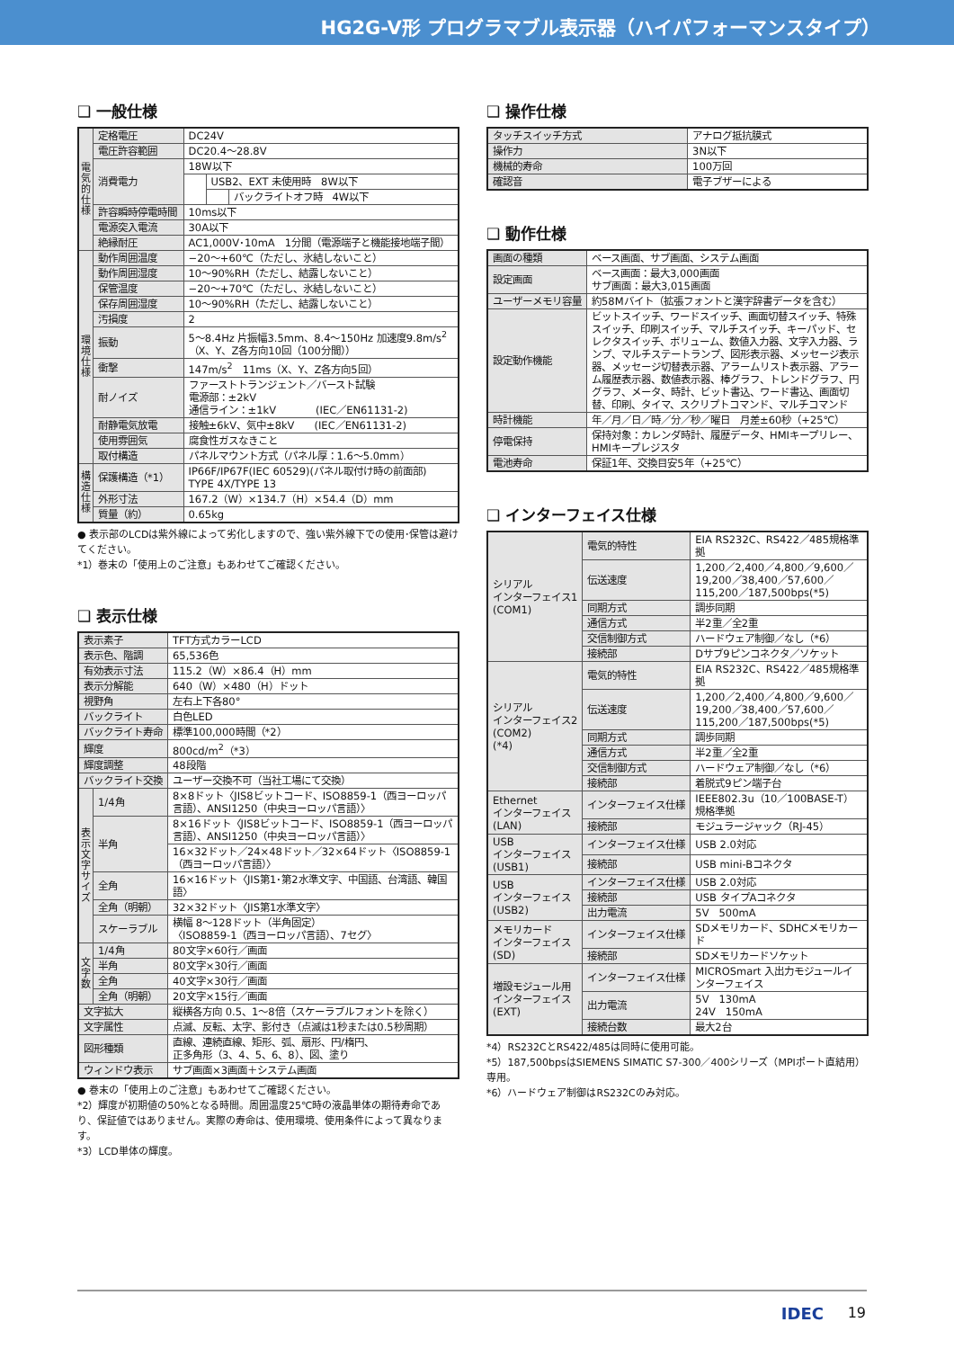HG2G-V形 プログラマブル表示器（ハイパフォーマンスタイプ）
❑ 一般仕様
| 電気的仕様 | 定格電圧 | DC24V | | |
| | 電圧許容範囲 | DC20.4〜28.8V | | |
| | 消費電力 | 18W以下 | | |
| | | | USB2、EXT 未使用時 8W以下 | |
| | | | | バックライトオフ時 4W以下 |
| | 許容瞬時停電時間 | 10ms以下 | | |
| | 電源突入電流 | 30A以下 | | |
| | 絶縁耐圧 | AC1,000V･10mA 1分間（電源端子と機能接地端子間） | | |
| 環境仕様 | 動作周囲温度 | −20〜+60℃（ただし、氷結しないこと） | | |
| | 動作周囲湿度 | 10〜90%RH（ただし、結露しないこと） | | |
| | 保管温度 | −20〜+70℃（ただし、氷結しないこと） | | |
| | 保存周囲湿度 | 10〜90%RH（ただし、結露しないこと） | | |
| | 汚損度 | 2 | | |
| | 振動 | 5〜8.4Hz 片振幅3.5mm、8.4〜150Hz 加速度9.8m/s<sup>2</sup> （X、Y、Z各方向10回（100分間）） | | |
| | 衝撃 | 147m/s<sup>2</sup> 11ms（X、Y、Z各方向5回） | | |
| | 耐ノイズ | ファーストトランジェント／バースト試験 電源部：±2kV 通信ライン：±1kV (IEC／EN61131-2) | | |
| | 耐静電気放電 | 接触±6kV、気中±8kV (IEC／EN61131-2) | | |
| | 使用雰囲気 | 腐食性ガスなきこと | | |
| | 取付構造 | パネルマウント方式（パネル厚：1.6〜5.0mm） | | |
| 構造仕様 | 保護構造（*1） | IP66F/IP67F(IEC 60529)(パネル取付け時の前面部) TYPE 4X/TYPE 13 | | |
| | 外形寸法 | 167.2（W）×134.7（H）×54.4（D）mm | | |
| | 質量（約） | 0.65kg | | |
● 表示部のLCDは紫外線によって劣化しますので、強い紫外線下での使用･保管は避けてください。
*1）巻末の「使用上のご注意」もあわせてご確認ください。
❑ 表示仕様
| 表示素子 | | TFT方式カラーLCD |
| 表示色、階調 | | 65,536色 |
| 有効表示寸法 | | 115.2（W）×86.4（H）mm |
| 表示分解能 | | 640（W）×480（H）ドット |
| 視野角 | | 左右上下各80° |
| バックライト | | 白色LED |
| バックライト寿命 | | 標準100,000時間（*2） |
| 輝度 | | 800cd/m<sup>2</sup>（*3） |
| 輝度調整 | | 48段階 |
| バックライト交換 | | ユーザー交換不可（当社工場にて交換） |
| 表示文字サイズ | 1/4角 | 8×8ドット〈JIS8ビットコード、ISO8859-1（西ヨーロッパ言語）、ANSI1250（中央ヨーロッパ言語）〉 |
| | 半角 | 8×16ドット〈JIS8ビットコード、ISO8859-1（西ヨーロッパ言語）、ANSI1250（中央ヨーロッパ言語）〉 |
| | | 16×32ドット／24×48ドット／32×64ドット〈ISO8859-1（西ヨーロッパ言語）〉 |
| | 全角 | 16×16ドット〈JIS第1･第2水準文字、中国語、台湾語、韓国語〉 |
| | 全角（明朝） | 32×32ドット〈JIS第1水準文字〉 |
| | スケーラブル | 横幅 8〜128ドット（半角固定） 〈ISO8859-1（西ヨーロッパ言語）、7セグ〉 |
| 文字数 | 1/4角 | 80文字×60行／画面 |
| | 半角 | 80文字×30行／画面 |
| | 全角 | 40文字×30行／画面 |
| | 全角（明朝） | 20文字×15行／画面 |
| 文字拡大 | | 縦横各方向 0.5、1〜8倍（スケーラブルフォントを除く） |
| 文字属性 | | 点滅、反転、太字、影付き（点滅は1秒または0.5秒周期） |
| 図形種類 | | 直線、連続直線、矩形、弧、扇形、円/楕円、 正多角形（3、4、5、6、8）、図、塗り |
| ウィンドウ表示 | | サブ画面×3画面＋システム画面 |
● 巻末の「使用上のご注意」もあわせてご確認ください。
*2）輝度が初期値の50%となる時間。周囲温度25℃時の液晶単体の期待寿命であり、保証値ではありません。実際の寿命は、使用環境、使用条件によって異なります。
*3）LCD単体の輝度。
❑ 操作仕様
| タッチスイッチ方式 | アナログ抵抗膜式 |
| 操作力 | 3N以下 |
| 機械的寿命 | 100万回 |
| 確認音 | 電子ブザーによる |
❑ 動作仕様
| 画面の種類 | ベース画面、サブ画面、システム画面 |
| 設定画面 | ベース画面：最大3,000画面 サブ画面：最大3,015画面 |
| ユーザーメモリ容量 | 約58Mバイト（拡張フォントと漢字辞書データを含む） |
| 設定動作機能 | ビットスイッチ、ワードスイッチ、画面切替スイッチ、特殊スイッチ、印刷スイッチ、マルチスイッチ、キーパッド、セレクタスイッチ、ボリューム、数値入力器、文字入力器、ランプ、マルチステートランプ、図形表示器、メッセージ表示器、メッセージ切替表示器、アラームリスト表示器、アラーム履歴表示器、数値表示器、棒グラフ、トレンドグラフ、円グラフ、メータ、時計、ビット書込、ワード書込、画面切替、印刷、タイマ、スクリプトコマンド、マルチコマンド |
| 時計機能 | 年／月／日／時／分／秒／曜日 月差±60秒（+25℃） |
| 停電保持 | 保持対象：カレンダ時計、履歴データ、HMIキープリレー、HMIキープレジスタ |
| 電池寿命 | 保証1年、交換目安5年（+25℃） |
❑ インターフェイス仕様
| シリアル インターフェイス1 (COM1) | 電気的特性 | EIA RS232C、RS422／485規格準拠 |
| | 伝送速度 | 1,200／2,400／4,800／9,600／19,200／38,400／57,600／115,200／187,500bps(*5) |
| | 同期方式 | 調歩同期 |
| | 通信方式 | 半2重／全2重 |
| | 交信制御方式 | ハードウェア制御／なし（*6） |
| | 接続部 | Dサブ9ピンコネクタ／ソケット |
| シリアル インターフェイス2 (COM2) (*4) | 電気的特性 | EIA RS232C、RS422／485規格準拠 |
| | 伝送速度 | 1,200／2,400／4,800／9,600／19,200／38,400／57,600／115,200／187,500bps(*5) |
| | 同期方式 | 調歩同期 |
| | 通信方式 | 半2重／全2重 |
| | 交信制御方式 | ハードウェア制御／なし（*6） |
| | 接続部 | 着脱式9ピン端子台 |
| Ethernet インターフェイス (LAN) | インターフェイス仕様 | IEEE802.3u（10／100BASE-T）規格準拠 |
| | 接続部 | モジュラージャック（RJ-45） |
| USB インターフェイス (USB1) | インターフェイス仕様 | USB 2.0対応 |
| | 接続部 | USB mini-Bコネクタ |
| USB インターフェイス (USB2) | インターフェイス仕様 | USB 2.0対応 |
| | 接続部 | USB タイプAコネクタ |
| | 出力電流 | 5V 500mA |
| メモリカード インターフェイス (SD) | インターフェイス仕様 | SDメモリカード、SDHCメモリカード |
| | 接続部 | SDメモリカードソケット |
| 増設モジュール用 インターフェイス (EXT) | インターフェイス仕様 | MICROSmart 入出力モジュールインターフェイス |
| | 出力電流 | 5V 130mA 24V 150mA |
| | 接続台数 | 最大2台 |
*4）RS232CとRS422/485は同時に使用可能。
*5）187,500bpsはSIEMENS SIMATIC S7-300／400シリーズ（MPIポート直結用）専用。
*6）ハードウェア制御はRS232Cのみ対応。
IDEC 19